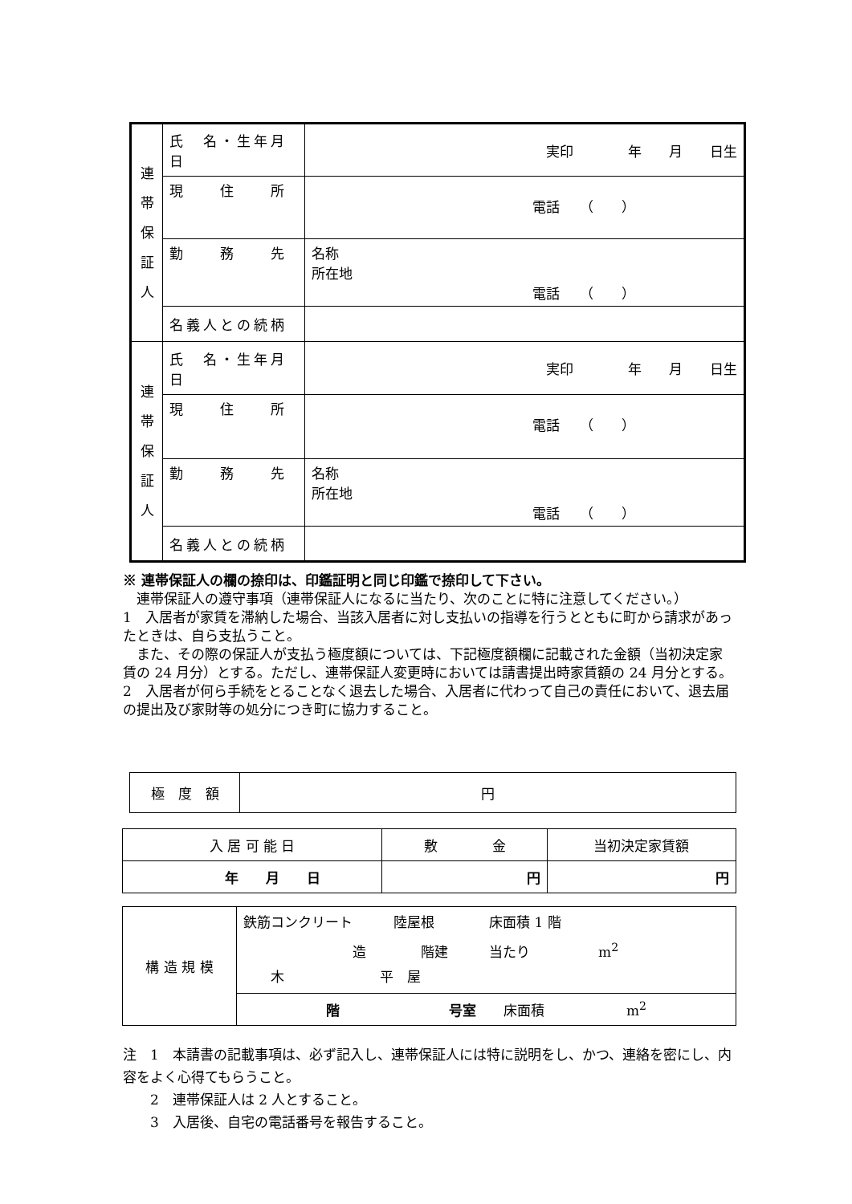| 連 帯 保 証 人 | 氏 名・生年月日 | 実印 年 月 日生 |
| | 現 住 所 | 電話 （ ） |
| | 勤 務 先 | 名称 所在地 電話 （ ） |
| | 名義人との続柄 | |
| 連 帯 保 証 人 | 氏 名・生年月日 | 実印 年 月 日生 |
| | 現 住 所 | 電話 （ ） |
| | 勤 務 先 | 名称 所在地 電話 （ ） |
| | 名義人との続柄 | |
※ 連帯保証人の欄の捺印は、印鑑証明と同じ印鑑で捺印して下さい。
　連帯保証人の遵守事項（連帯保証人になるに当たり、次のことに特に注意してください。）
1　入居者が家賃を滞納した場合、当該入居者に対し支払いの指導を行うとともに町から請求があったときは、自ら支払うこと。
　また、その際の保証人が支払う極度額については、下記極度額欄に記載された金額（当初決定家賃の 24 月分）とする。ただし、連帯保証人変更時においては請書提出時家賃額の 24 月分とする。
2　入居者が何ら手続をとることなく退去した場合、入居者に代わって自己の責任において、退去届の提出及び家財等の処分につき町に協力すること。
| 極 度 額 | 円 |
| 入 居 可 能 日 | 敷 金 | 当初決定家賃額 |
| 年 月 日 | 円 | 円 |
| 構 造 規 模 | 鉄筋コンクリート 陸屋根 床面積 1 階 造 階建 当たり m<sup>2</sup> 木 平 屋 |
| | 階 号室 床面積 m<sup>2</sup> |
注　1　本請書の記載事項は、必ず記入し、連帯保証人には特に説明をし、かつ、連絡を密にし、内容をよく心得てもらうこと。
　　2　連帯保証人は 2 人とすること。
　　3　入居後、自宅の電話番号を報告すること。